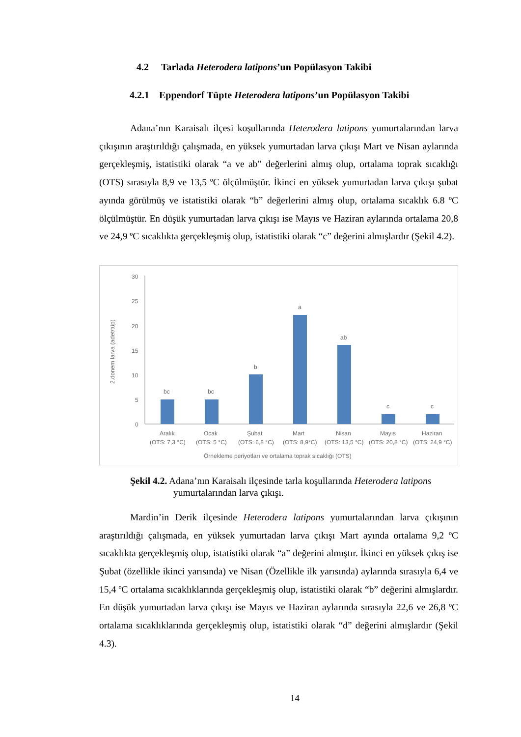4.2 Tarlada Heterodera latipons’un Popülasyon Takibi
4.2.1 Eppendorf Tüpte Heterodera latipons’un Popülasyon Takibi
Adana’nın Karaisalı ilçesi koşullarında Heterodera latipons yumurtalarından larva çıkışının araştırıldığı çalışmada, en yüksek yumurtadan larva çıkışı Mart ve Nisan aylarında gerçekleşmiş, istatistiki olarak “a ve ab” değerlerini almış olup, ortalama toprak sıcaklığı (OTS) sırasıyla 8,9 ve 13,5 ºC ölçülmüştür. İkinci en yüksek yumurtadan larva çıkışı şubat ayında görülmüş ve istatistiki olarak “b” değerlerini almış olup, ortalama sıcaklık 6.8 ºC ölçülmüştür. En düşük yumurtadan larva çıkışı ise Mayıs ve Haziran aylarında ortalama 20,8 ve 24,9 ºC sıcaklıkta gerçekleşmiş olup, istatistiki olarak “c” değerini almışlardır (Şekil 4.2).
2.donem larva (adet/tüp)
30
25
20
15
10
5
0
bc
bc
b
a
ab
c
c
Aralık
Ocak
Şubat
Mart
Nisan
Mayıs
Haziran
(OTS: 7,3 °C)
(OTS: 5 °C)
(OTS: 6,8 °C)
(OTS: 8,9°C)
(OTS: 13,5 °C)
(OTS: 20,8 °C)
(OTS: 24,9 °C)
Örnekleme periyotları ve ortalama toprak sıcaklığı (OTS)
Şekil 4.2. Adana’nın Karaisalı ilçesinde tarla koşullarında Heterodera latipons yumurtalarından larva çıkışı.
Mardin’in Derik ilçesinde Heterodera latipons yumurtalarından larva çıkışının araştırıldığı çalışmada, en yüksek yumurtadan larva çıkışı Mart ayında ortalama 9,2 ºC sıcaklıkta gerçekleşmiş olup, istatistiki olarak “a” değerini almıştır. İkinci en yüksek çıkış ise Şubat (özellikle ikinci yarısında) ve Nisan (Özellikle ilk yarısında) aylarında sırasıyla 6,4 ve 15,4 ºC ortalama sıcaklıklarında gerçekleşmiş olup, istatistiki olarak “b” değerini almışlardır. En düşük yumurtadan larva çıkışı ise Mayıs ve Haziran aylarında sırasıyla 22,6 ve 26,8 ºC ortalama sıcaklıklarında gerçekleşmiş olup, istatistiki olarak “d” değerini almışlardır (Şekil 4.3).
14